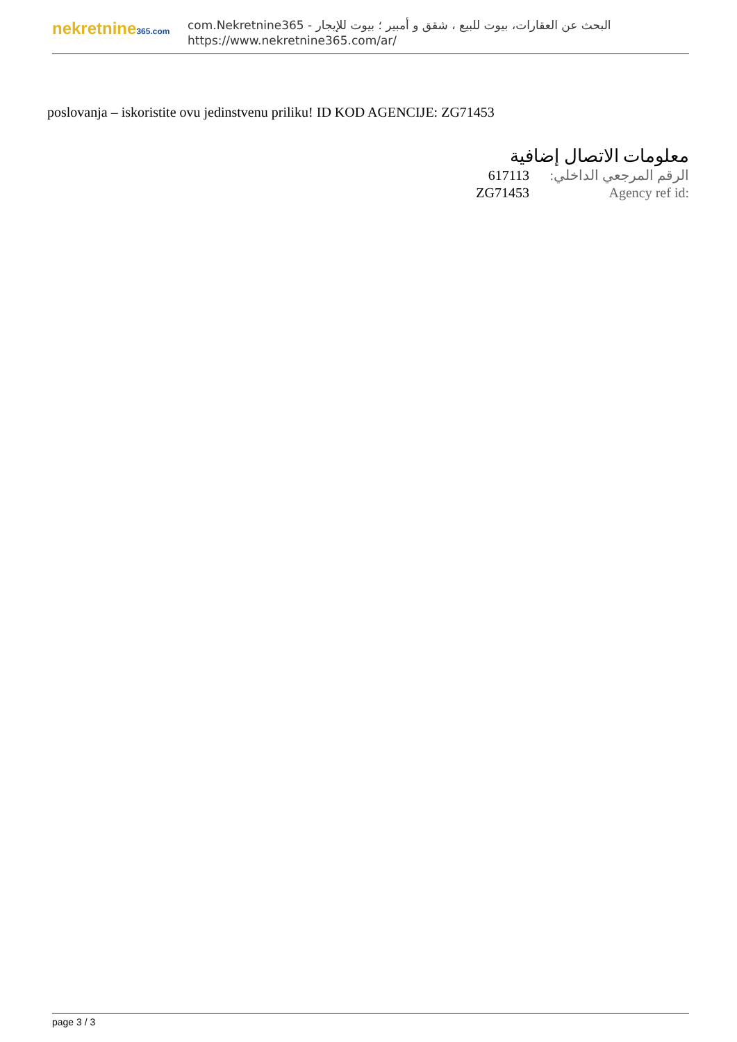nekretnine365.com
البحث عن العقارات، بيوت للبيع ، شقق و أمبير ؛ بيوت للإيجار - com.Nekretnine365
https://www.nekretnine365.com/ar/
poslovanja – iskoristite ovu jedinstvenu priliku! ID KOD AGENCIJE: ZG71453
معلومات الاتصال إضافية
| 617113 | الرقم المرجعي الداخلي: |
| ZG71453 | Agency ref id: |
page 3 / 3